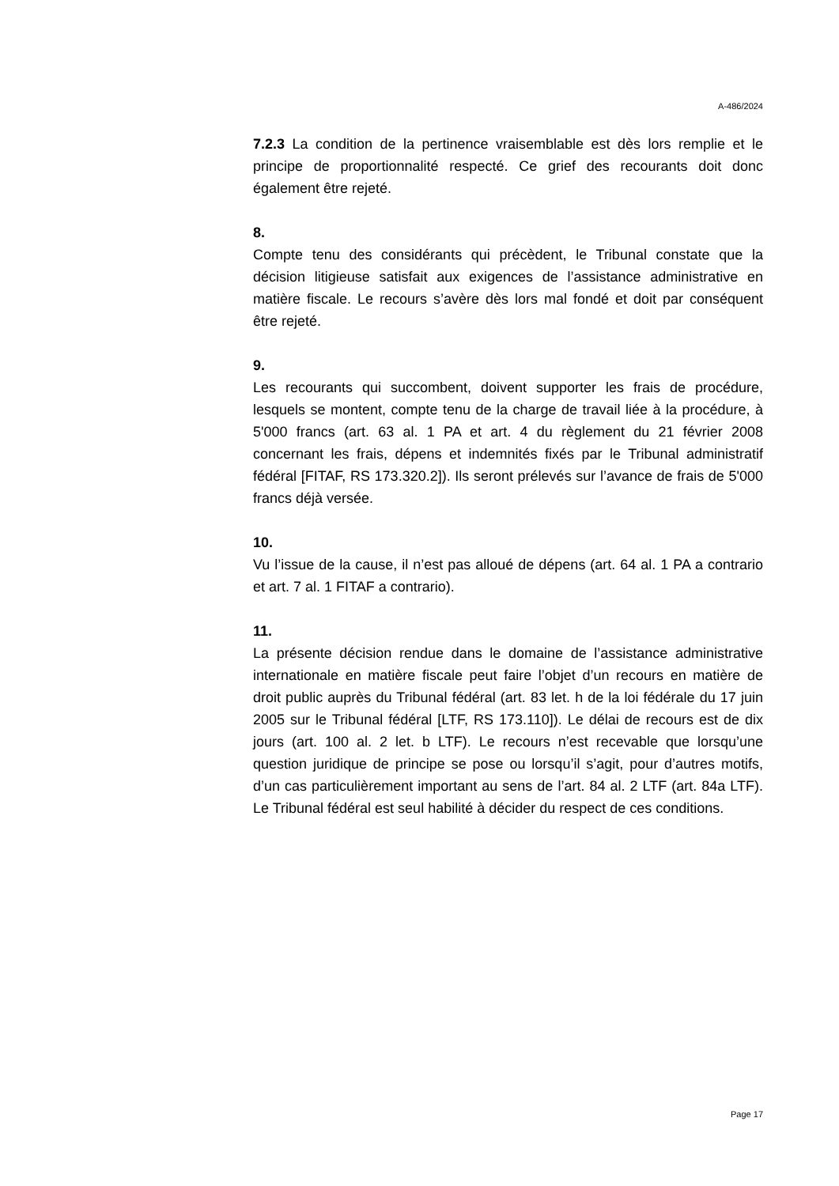A-486/2024
7.2.3 La condition de la pertinence vraisemblable est dès lors remplie et le principe de proportionnalité respecté. Ce grief des recourants doit donc également être rejeté.
8.
Compte tenu des considérants qui précèdent, le Tribunal constate que la décision litigieuse satisfait aux exigences de l’assistance administrative en matière fiscale. Le recours s’avère dès lors mal fondé et doit par conséquent être rejeté.
9.
Les recourants qui succombent, doivent supporter les frais de procédure, lesquels se montent, compte tenu de la charge de travail liée à la procédure, à 5'000 francs (art. 63 al. 1 PA et art. 4 du règlement du 21 février 2008 concernant les frais, dépens et indemnités fixés par le Tribunal administratif fédéral [FITAF, RS 173.320.2]). Ils seront prélevés sur l’avance de frais de 5'000 francs déjà versée.
10.
Vu l’issue de la cause, il n’est pas alloué de dépens (art. 64 al. 1 PA a contrario et art. 7 al. 1 FITAF a contrario).
11.
La présente décision rendue dans le domaine de l’assistance administrative internationale en matière fiscale peut faire l’objet d’un recours en matière de droit public auprès du Tribunal fédéral (art. 83 let. h de la loi fédérale du 17 juin 2005 sur le Tribunal fédéral [LTF, RS 173.110]). Le délai de recours est de dix jours (art. 100 al. 2 let. b LTF). Le recours n’est recevable que lorsqu’une question juridique de principe se pose ou lorsqu’il s’agit, pour d’autres motifs, d’un cas particulièrement important au sens de l’art. 84 al. 2 LTF (art. 84a LTF). Le Tribunal fédéral est seul habilité à décider du respect de ces conditions.
Page 17